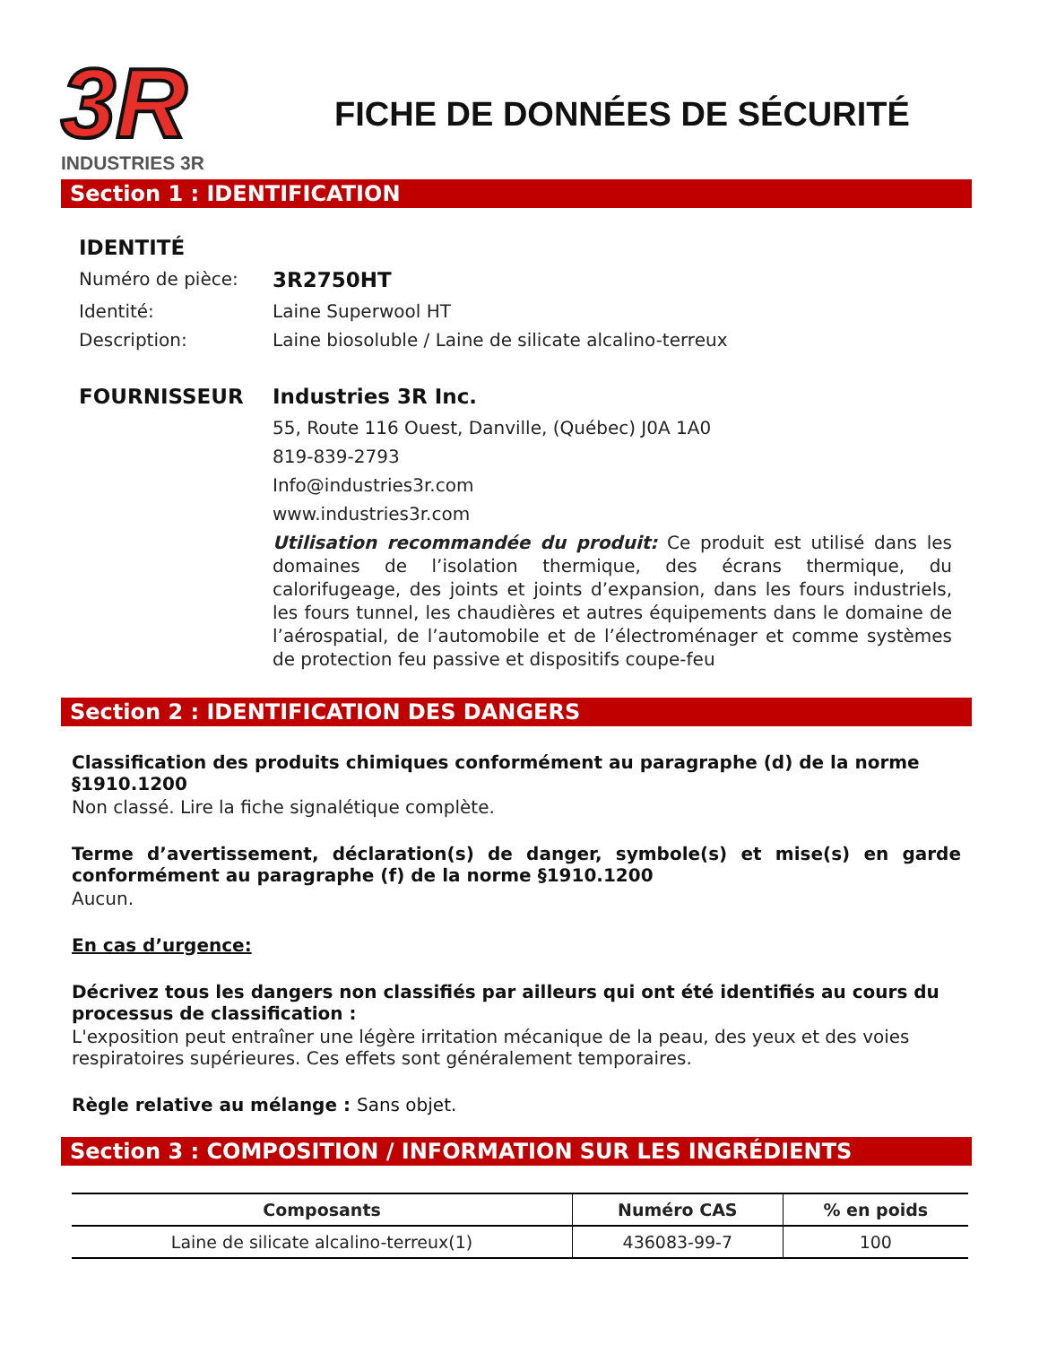3R
INDUSTRIES 3R
FICHE DE DONNÉES DE SÉCURITÉ
Section 1 : IDENTIFICATION
IDENTITÉ Numéro de pièce: 3R2750HT Identité: Laine Superwool HT Description: Laine biosoluble / Laine de silicate alcalino-terreux FOURNISSEUR Industries 3R Inc. 55, Route 116 Ouest, Danville, (Québec) J0A 1A0 819-839-2793 Info@industries3r.com www.industries3r.com
Utilisation recommandée du produit: Ce produit est utilisé dans les domaines de l’isolation thermique, des écrans thermique, du calorifugeage, des joints et joints d’expansion, dans les fours industriels, les fours tunnel, les chaudières et autres équipements dans le domaine de l’aérospatial, de l’automobile et de l’électroménager et comme systèmes de protection feu passive et dispositifs coupe-feu
Section 2 : IDENTIFICATION DES DANGERS
Classification des produits chimiques conformément au paragraphe (d) de la norme §1910.1200
Non classé. Lire la fiche signalétique complète.
Terme d’avertissement, déclaration(s) de danger, symbole(s) et mise(s) en garde conformément au paragraphe (f) de la norme §1910.1200
Aucun.
En cas d’urgence:
Décrivez tous les dangers non classifiés par ailleurs qui ont été identifiés au cours du processus de classification :
L'exposition peut entraîner une légère irritation mécanique de la peau, des yeux et des voies respiratoires supérieures. Ces effets sont généralement temporaires.
Règle relative au mélange : Sans objet.
Section 3 : COMPOSITION / INFORMATION SUR LES INGRÉDIENTS
| Composants | Numéro CAS | % en poids |
| --- | --- | --- |
| Laine de silicate alcalino-terreux(1) | 436083-99-7 | 100 |